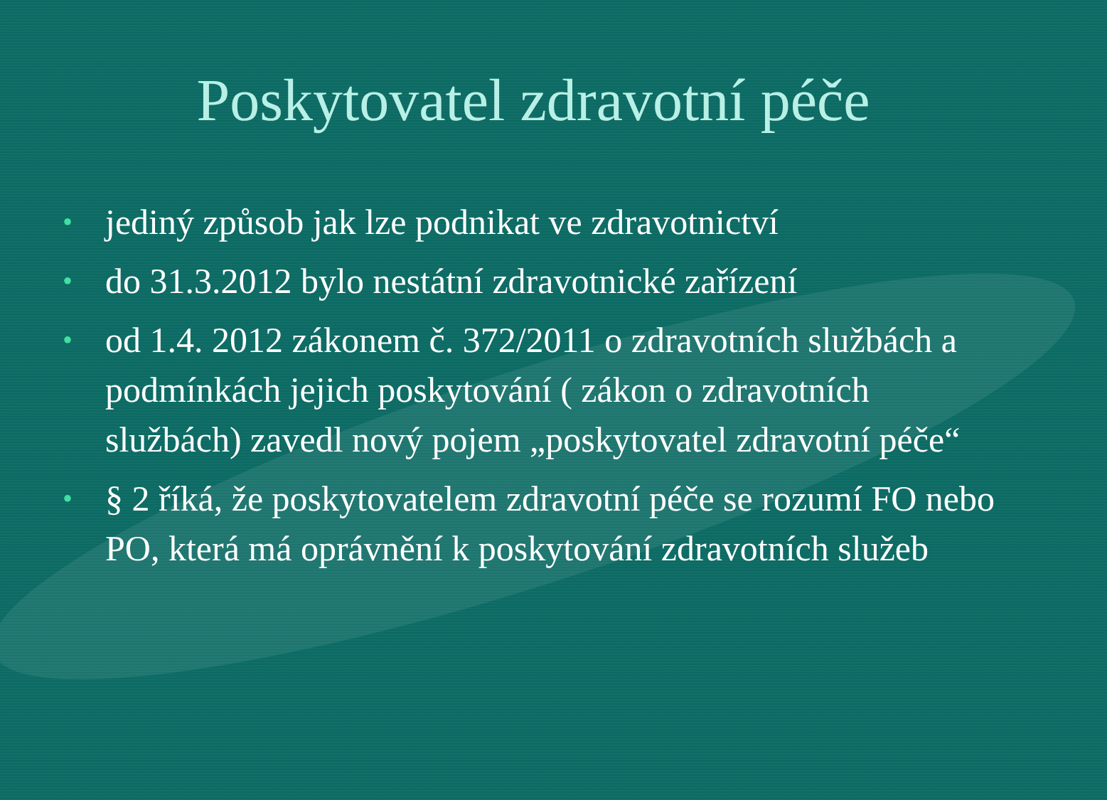Poskytovatel zdravotní péče
• jediný způsob jak lze podnikat ve zdravotnictví
• do 31.3.2012 bylo nestátní zdravotnické zařízení
• od 1.4. 2012 zákonem č. 372/2011 o zdravotních službách a podmínkách jejich poskytování ( zákon o zdravotních službách) zavedl nový pojem „poskytovatel zdravotní péče“
• § 2 říká, že poskytovatelem zdravotní péče se rozumí FO nebo PO, která má oprávnění k poskytování zdravotních služeb